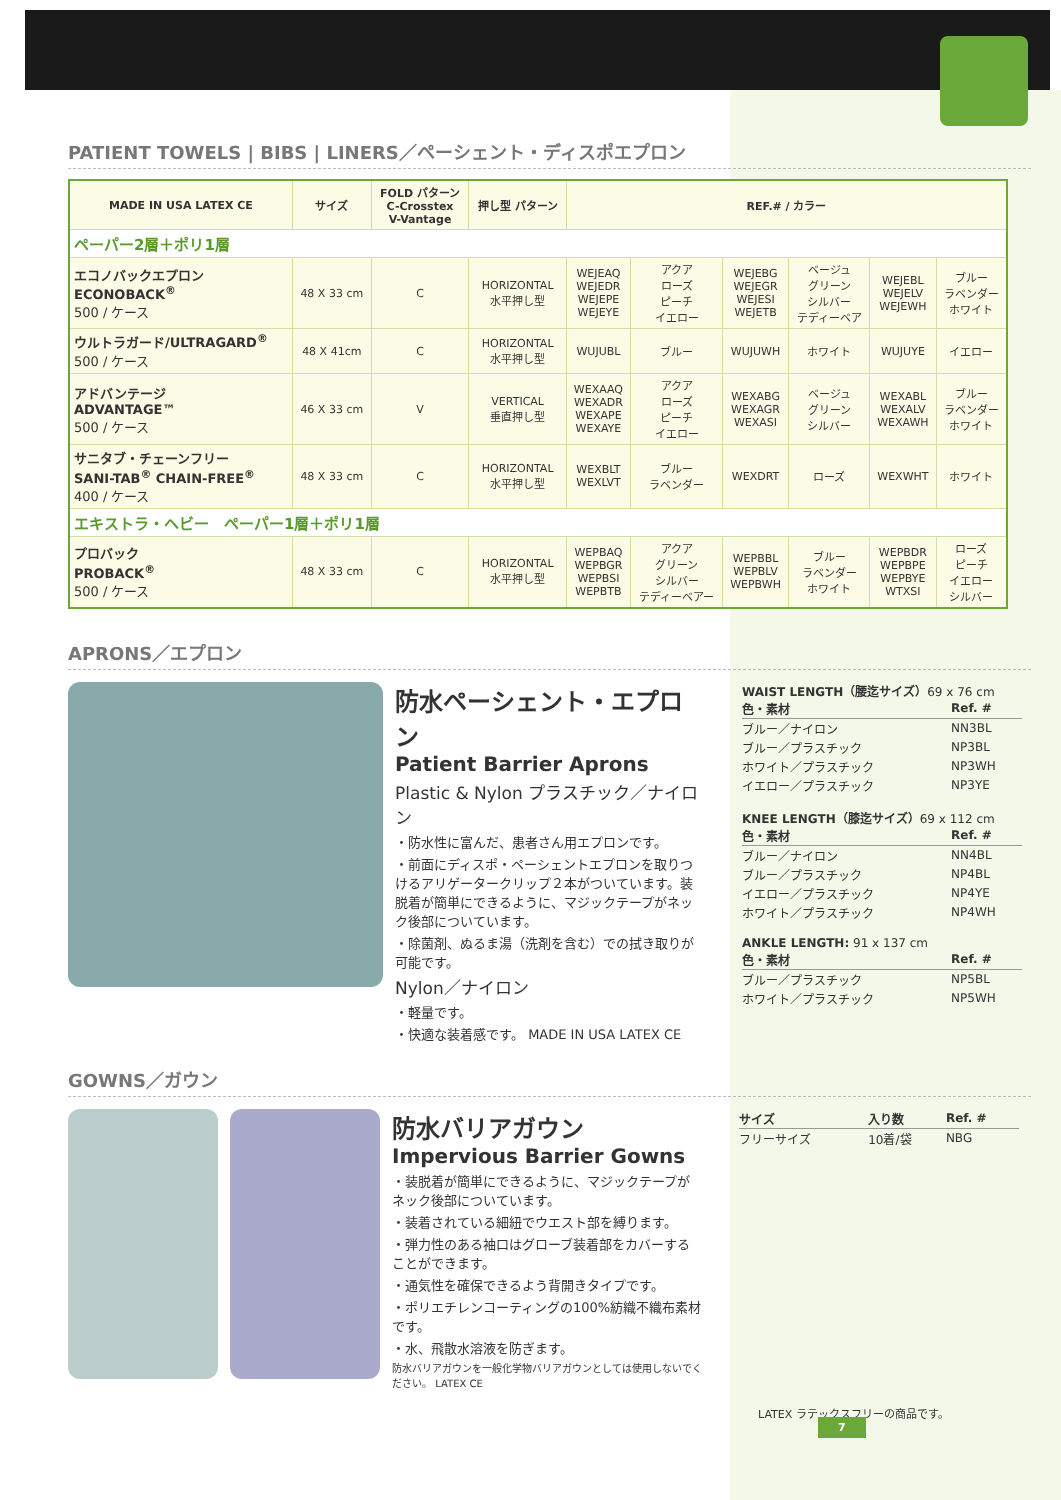PATIENT TOWELS | BIBS | LINERS／ペーシェント・ディスポエプロン
| MADE IN USA LATEX CE | サイズ | FOLD パターン C-Crosstex V-Vantage | 押し型 パターン | REF.# / カラー | | | | | |
| --- | --- | --- | --- | --- | --- | --- | --- | --- | --- |
| ペーパー2層＋ポリ1層 | | | | | | | | | |
| エコノバックエプロン ECONOBACK<sup>®</sup> 500 / ケース | 48 X 33 cm | C | HORIZONTAL 水平押し型 | WEJEAQ WEJEDR WEJEPE WEJEYE | アクア ローズ ピーチ イエロー | WEJEBG WEJEGR WEJESI WEJETB | ベージュ グリーン シルバー テディーベア | WEJEBL WEJELV WEJEWH | ブルー ラベンダー ホワイト |
| ウルトラガード/ULTRAGARD<sup>®</sup> 500 / ケース | 48 X 41cm | C | HORIZONTAL 水平押し型 | WUJUBL | ブルー | WUJUWH | ホワイト | WUJUYE | イエロー |
| アドバンテージ ADVANTAGE™ 500 / ケース | 46 X 33 cm | V | VERTICAL 垂直押し型 | WEXAAQ WEXADR WEXAPE WEXAYE | アクア ローズ ピーチ イエロー | WEXABG WEXAGR WEXASI | ベージュ グリーン シルバー | WEXABL WEXALV WEXAWH | ブルー ラベンダー ホワイト |
| サニタブ・チェーンフリー SANI-TAB<sup>®</sup> CHAIN-FREE<sup>®</sup> 400 / ケース | 48 X 33 cm | C | HORIZONTAL 水平押し型 | WEXBLT WEXLVT | ブルー ラベンダー | WEXDRT | ローズ | WEXWHT | ホワイト |
| エキストラ・ヘビー ペーパー1層＋ポリ1層 | | | | | | | | | |
| プロバック PROBACK<sup>®</sup> 500 / ケース | 48 X 33 cm | C | HORIZONTAL 水平押し型 | WEPBAQ WEPBGR WEPBSI WEPBTB | アクア グリーン シルバー テディーベアー | WEPBBL WEPBLV WEPBWH | ブルー ラベンダー ホワイト | WEPBDR WEPBPE WEPBYE WTXSI | ローズ ピーチ イエロー シルバー |
APRONS／エプロン
防水ペーシェント・エプロン
Patient Barrier Aprons
Plastic & Nylon プラスチック／ナイロン
・防水性に富んだ、患者さん用エプロンです。
・前面にディスポ・ペーシェントエプロンを取りつけるアリゲータークリップ２本がついています。装脱着が簡単にできるように、マジックテープがネック後部についています。
・除菌剤、ぬるま湯（洗剤を含む）での拭き取りが可能です。
Nylon／ナイロン
・軽量です。
・快適な装着感です。 MADE IN USA LATEX CE
WAIST LENGTH（腰迄サイズ）69 x 76 cm
| 色・素材 | Ref. # |
| ブルー／ナイロン | NN3BL |
| ブルー／プラスチック | NP3BL |
| ホワイト／プラスチック | NP3WH |
| イエロー／プラスチック | NP3YE |
KNEE LENGTH（膝迄サイズ）69 x 112 cm
| 色・素材 | Ref. # |
| ブルー／ナイロン | NN4BL |
| ブルー／プラスチック | NP4BL |
| イエロー／プラスチック | NP4YE |
| ホワイト／プラスチック | NP4WH |
ANKLE LENGTH: 91 x 137 cm
| 色・素材 | Ref. # |
| ブルー／プラスチック | NP5BL |
| ホワイト／プラスチック | NP5WH |
GOWNS／ガウン
防水バリアガウン
Impervious Barrier Gowns
・装脱着が簡単にできるように、マジックテープがネック後部についています。
・装着されている細紐でウエスト部を縛ります。
・弾力性のある袖口はグローブ装着部をカバーすることができます。
・通気性を確保できるよう背開きタイプです。
・ポリエチレンコーティングの100%紡織不織布素材です。
・水、飛散水溶液を防ぎます。
防水バリアガウンを一般化学物バリアガウンとしては使用しないでください。 LATEX CE
| サイズ | 入り数 | Ref. # |
| フリーサイズ | 10着/袋 | NBG |
LATEX ラテックスフリーの商品です。 7